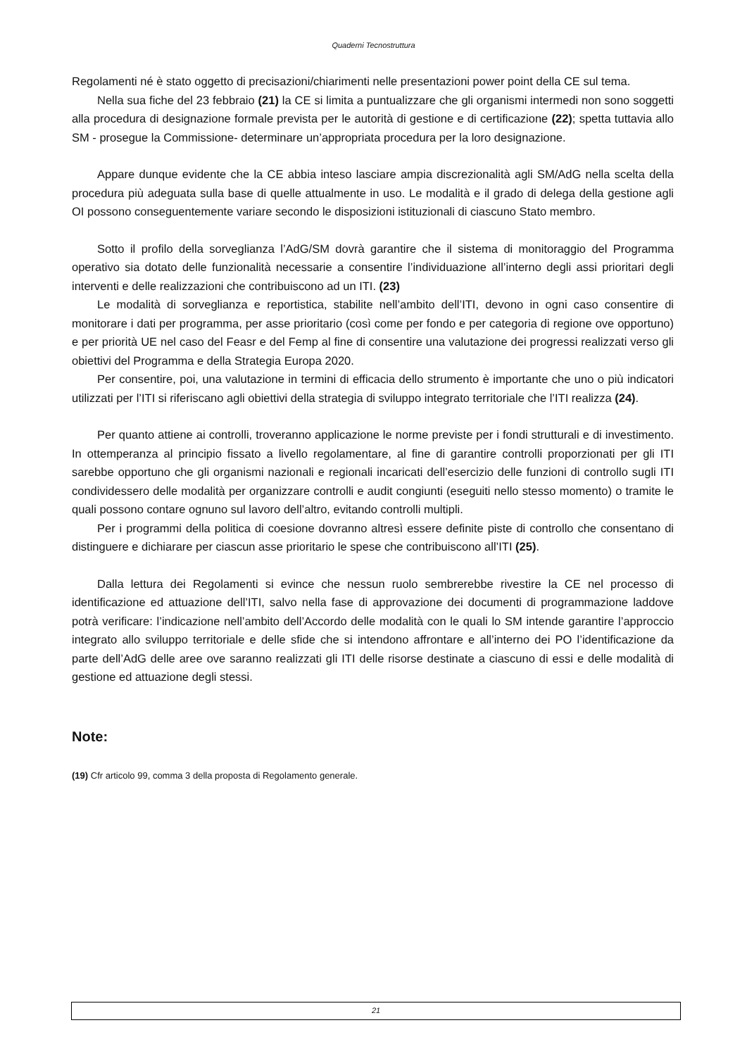Quaderni Tecnostruttura
Regolamenti né è stato oggetto di precisazioni/chiarimenti nelle presentazioni power point della CE sul tema.
Nella sua fiche del 23 febbraio (21) la CE si limita a puntualizzare che gli organismi intermedi non sono soggetti alla procedura di designazione formale prevista per le autorità di gestione e di certificazione (22); spetta tuttavia allo SM - prosegue la Commissione- determinare un’appropriata procedura per la loro designazione.
Appare dunque evidente che la CE abbia inteso lasciare ampia discrezionalità agli SM/AdG nella scelta della procedura più adeguata sulla base di quelle attualmente in uso. Le modalità e il grado di delega della gestione agli OI possono conseguentemente variare secondo le disposizioni istituzionali di ciascuno Stato membro.
Sotto il profilo della sorveglianza l’AdG/SM dovrà garantire che il sistema di monitoraggio del Programma operativo sia dotato delle funzionalità necessarie a consentire l’individuazione all’interno degli assi prioritari degli interventi e delle realizzazioni che contribuiscono ad un ITI. (23)
Le modalità di sorveglianza e reportistica, stabilite nell’ambito dell’ITI, devono in ogni caso consentire di monitorare i dati per programma, per asse prioritario (così come per fondo e per categoria di regione ove opportuno) e per priorità UE nel caso del Feasr e del Femp al fine di consentire una valutazione dei progressi realizzati verso gli obiettivi del Programma e della Strategia Europa 2020.
Per consentire, poi, una valutazione in termini di efficacia dello strumento è importante che uno o più indicatori utilizzati per l’ITI si riferiscano agli obiettivi della strategia di sviluppo integrato territoriale che l’ITI realizza (24).
Per quanto attiene ai controlli, troveranno applicazione le norme previste per i fondi strutturali e di investimento. In ottemperanza al principio fissato a livello regolamentare, al fine di garantire controlli proporzionati per gli ITI sarebbe opportuno che gli organismi nazionali e regionali incaricati dell’esercizio delle funzioni di controllo sugli ITI condividessero delle modalità per organizzare controlli e audit congiunti (eseguiti nello stesso momento) o tramite le quali possono contare ognuno sul lavoro dell’altro, evitando controlli multipli.
Per i programmi della politica di coesione dovranno altresì essere definite piste di controllo che consentano di distinguere e dichiarare per ciascun asse prioritario le spese che contribuiscono all’ITI (25).
Dalla lettura dei Regolamenti si evince che nessun ruolo sembrerebbe rivestire la CE nel processo di identificazione ed attuazione dell’ITI, salvo nella fase di approvazione dei documenti di programmazione laddove potrà verificare: l’indicazione nell’ambito dell’Accordo delle modalità con le quali lo SM intende garantire l’approccio integrato allo sviluppo territoriale e delle sfide che si intendono affrontare e all’interno dei PO l’identificazione da parte dell’AdG delle aree ove saranno realizzati gli ITI delle risorse destinate a ciascuno di essi e delle modalità di gestione ed attuazione degli stessi.
Note:
(19) Cfr articolo 99, comma 3 della proposta di Regolamento generale.
21